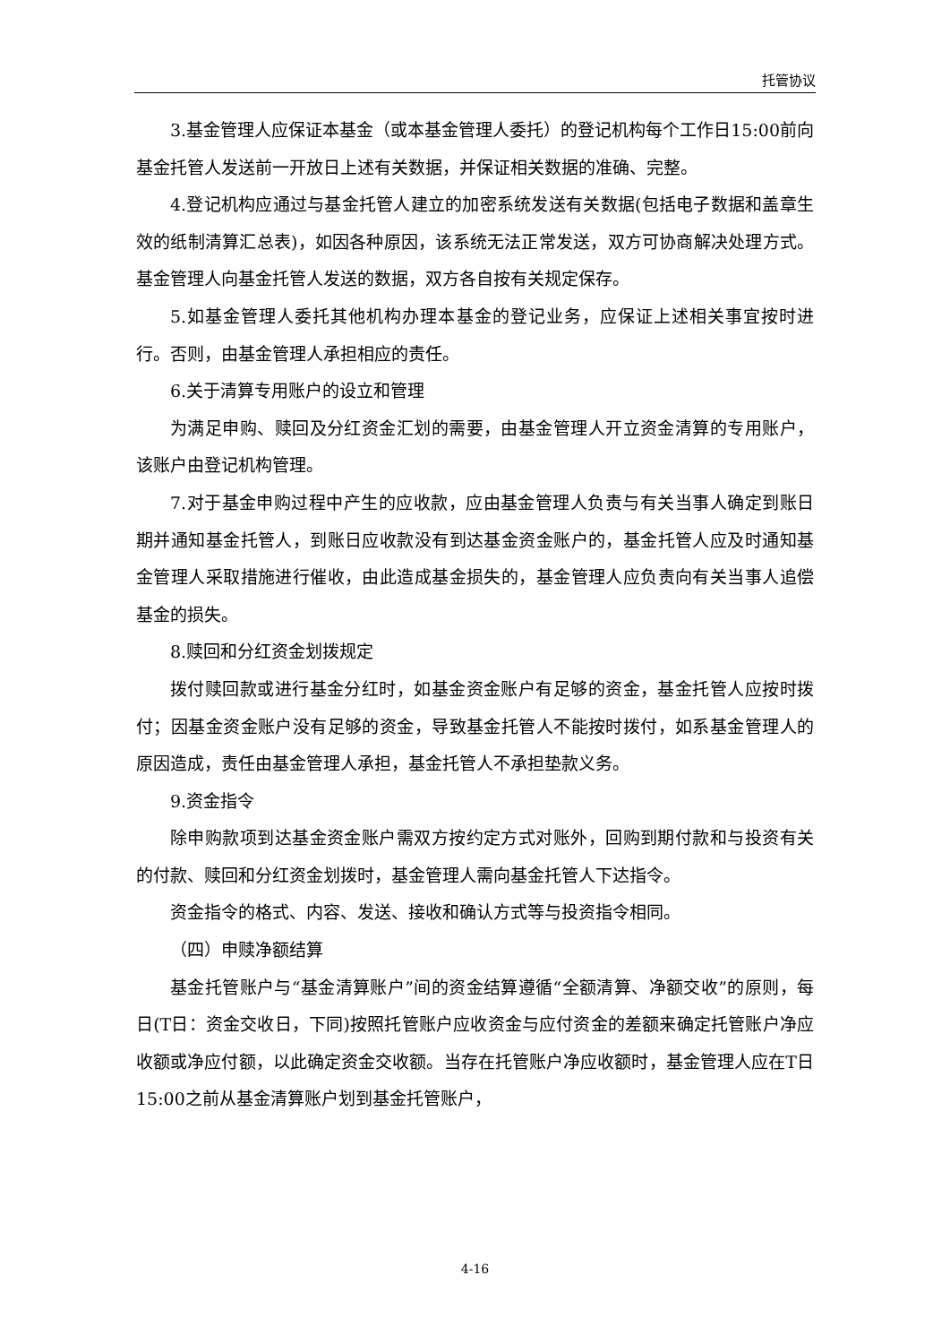托管协议
3.基金管理人应保证本基金（或本基金管理人委托）的登记机构每个工作日15:00前向基金托管人发送前一开放日上述有关数据，并保证相关数据的准确、完整。
4.登记机构应通过与基金托管人建立的加密系统发送有关数据(包括电子数据和盖章生效的纸制清算汇总表)，如因各种原因，该系统无法正常发送，双方可协商解决处理方式。基金管理人向基金托管人发送的数据，双方各自按有关规定保存。
5.如基金管理人委托其他机构办理本基金的登记业务，应保证上述相关事宜按时进行。否则，由基金管理人承担相应的责任。
6.关于清算专用账户的设立和管理
为满足申购、赎回及分红资金汇划的需要，由基金管理人开立资金清算的专用账户，该账户由登记机构管理。
7.对于基金申购过程中产生的应收款，应由基金管理人负责与有关当事人确定到账日期并通知基金托管人，到账日应收款没有到达基金资金账户的，基金托管人应及时通知基金管理人采取措施进行催收，由此造成基金损失的，基金管理人应负责向有关当事人追偿基金的损失。
8.赎回和分红资金划拨规定
拨付赎回款或进行基金分红时，如基金资金账户有足够的资金，基金托管人应按时拨付；因基金资金账户没有足够的资金，导致基金托管人不能按时拨付，如系基金管理人的原因造成，责任由基金管理人承担，基金托管人不承担垫款义务。
9.资金指令
除申购款项到达基金资金账户需双方按约定方式对账外，回购到期付款和与投资有关的付款、赎回和分红资金划拨时，基金管理人需向基金托管人下达指令。
资金指令的格式、内容、发送、接收和确认方式等与投资指令相同。
（四）申赎净额结算
基金托管账户与“基金清算账户”间的资金结算遵循“全额清算、净额交收”的原则，每日(T日：资金交收日，下同)按照托管账户应收资金与应付资金的差额来确定托管账户净应收额或净应付额，以此确定资金交收额。当存在托管账户净应收额时，基金管理人应在T日15:00之前从基金清算账户划到基金托管账户，
4-16